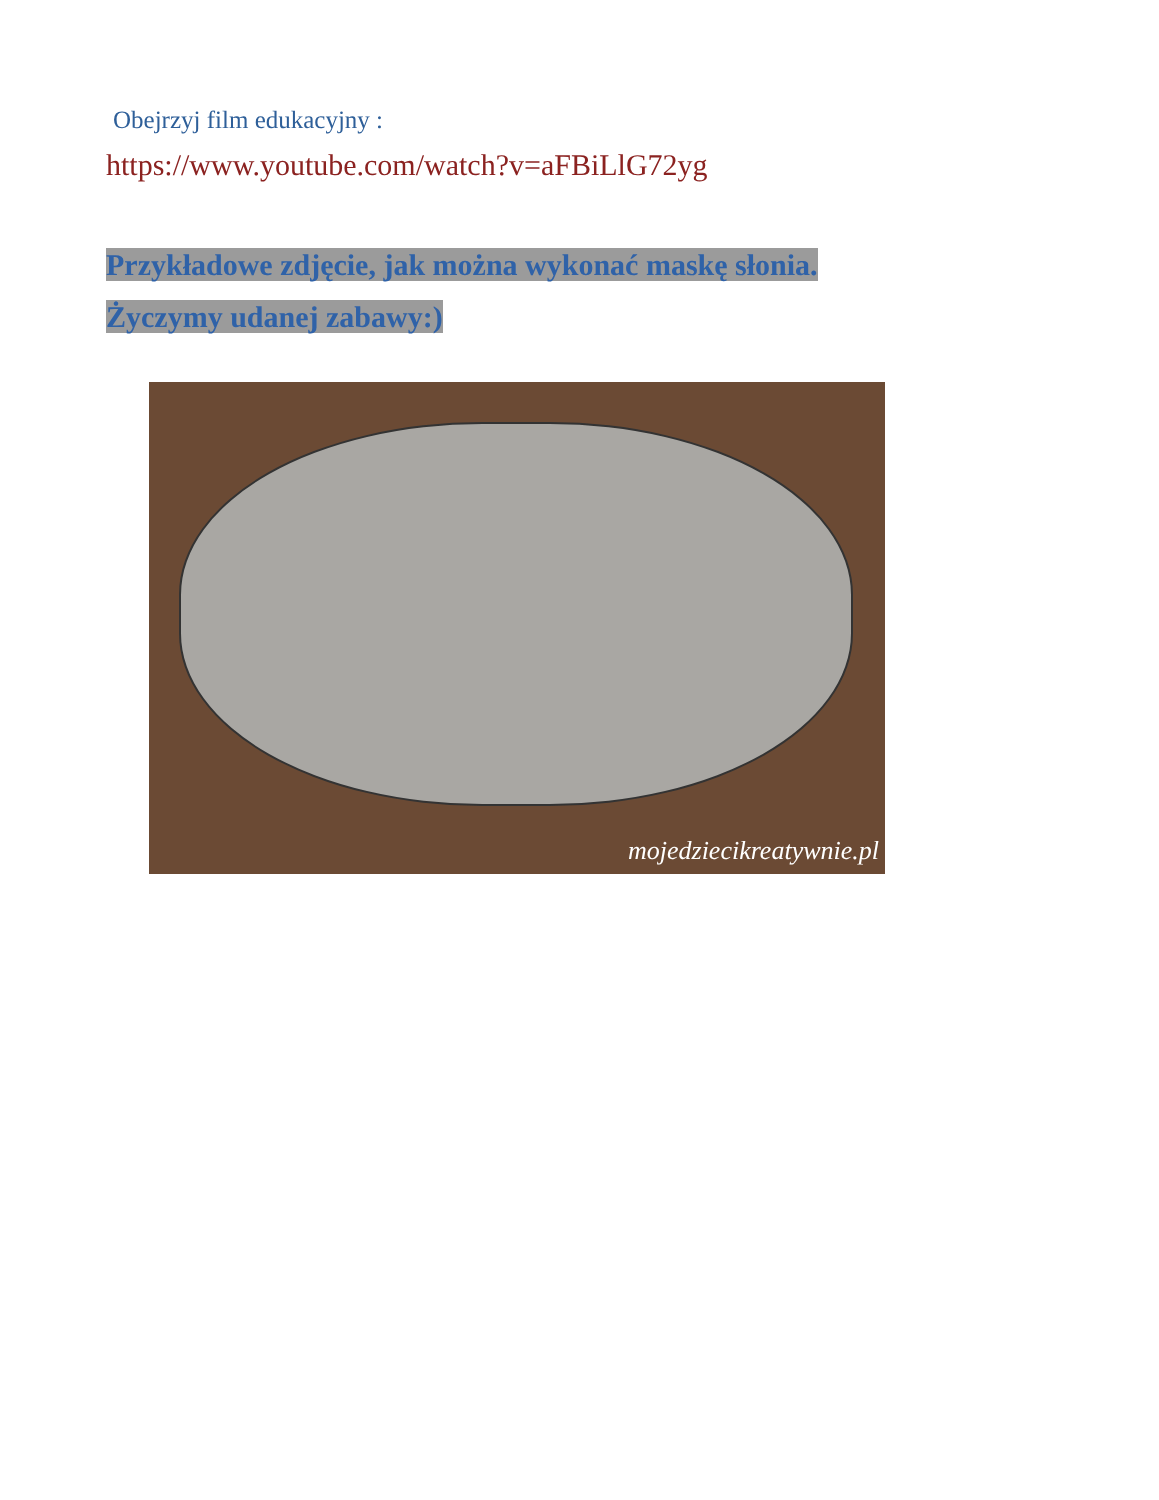Obejrzyj film edukacyjny :
https://www.youtube.com/watch?v=aFBiLlG72yg
Przykładowe zdjęcie, jak można wykonać maskę słonia.
Życzymy udanej zabawy:)
mojedziecikreatywnie.pl